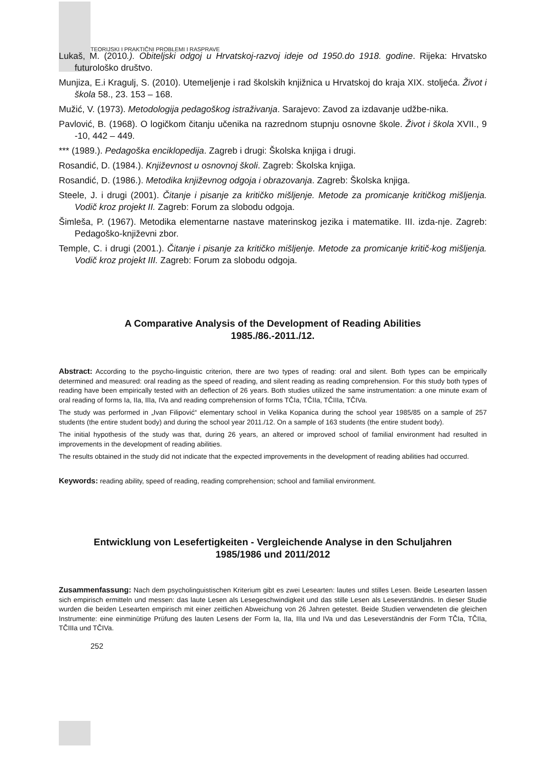TEORIJSKI I PRAKTIČNI PROBLEMI I RASPRAVE
Lukaš, M. (2010.). Obiteljski odgoj u Hrvatskoj-razvoj ideje od 1950.do 1918. godine. Rijeka: Hrvatsko futurološko društvo.
Munjiza, E.i Kragulj, S. (2010). Utemeljenje i rad školskih knjižnica u Hrvatskoj do kraja XIX. stoljeća. Život i škola 58., 23. 153 – 168.
Mužić, V. (1973). Metodologija pedagoškog istraživanja. Sarajevo: Zavod za izdavanje udžbe-nika.
Pavlović, B. (1968). O logičkom čitanju učenika na razrednom stupnju osnovne škole. Život i škola XVII., 9 -10, 442 – 449.
*** (1989.). Pedagoška enciklopedija. Zagreb i drugi: Školska knjiga i drugi.
Rosandić, D. (1984.). Književnost u osnovnoj školi. Zagreb: Školska knjiga.
Rosandić, D. (1986.). Metodika književnog odgoja i obrazovanja. Zagreb: Školska knjiga.
Steele, J. i drugi (2001). Čitanje i pisanje za kritičko mišljenje. Metode za promicanje kritičkog mišljenja. Vodič kroz projekt II. Zagreb: Forum za slobodu odgoja.
Šimleša, P. (1967). Metodika elementarne nastave materinskog jezika i matematike. III. izda-nje. Zagreb: Pedagoško-književni zbor.
Temple, C. i drugi (2001.). Čitanje i pisanje za kritičko mišljenje. Metode za promicanje kritič-kog mišljenja. Vodič kroz projekt III. Zagreb: Forum za slobodu odgoja.
A Comparative Analysis of the Development of Reading Abilities
1985./86.-2011./12.
Abstract: According to the psycho-linguistic criterion, there are two types of reading: oral and silent. Both types can be empirically determined and measured: oral reading as the speed of reading, and silent reading as reading comprehension. For this study both types of reading have been empirically tested with an deflection of 26 years. Both studies utilized the same instrumentation: a one minute exam of oral reading of forms Ia, IIa, IIIa, IVa and reading comprehension of forms TČIa, TČIIa, TČIIIa, TČIVa.
The study was performed in „Ivan Filipović“ elementary school in Velika Kopanica during the school year 1985/85 on a sample of 257 students (the entire student body) and during the school year 2011./12. On a sample of 163 students (the entire student body).
The initial hypothesis of the study was that, during 26 years, an altered or improved school of familial environment had resulted in improvements in the development of reading abilities.
The results obtained in the study did not indicate that the expected improvements in the development of reading abilities had occurred.
Keywords: reading ability, speed of reading, reading comprehension; school and familial environment.
Entwicklung von Lesefertigkeiten - Vergleichende Analyse in den Schuljahren
1985/1986 und 2011/2012
Zusammenfassung: Nach dem psycholinguistischen Kriterium gibt es zwei Lesearten: lautes und stilles Lesen. Beide Lesearten lassen sich empirisch ermitteln und messen: das laute Lesen als Lesegeschwindigkeit und das stille Lesen als Leseverständnis. In dieser Studie wurden die beiden Lesearten empirisch mit einer zeitlichen Abweichung von 26 Jahren getestet. Beide Studien verwendeten die gleichen Instrumente: eine einminütige Prüfung des lauten Lesens der Form Ia, IIa, IIIa und IVa und das Leseverständnis der Form TČIa, TČIIa, TČIIIa und TČIVa.
252